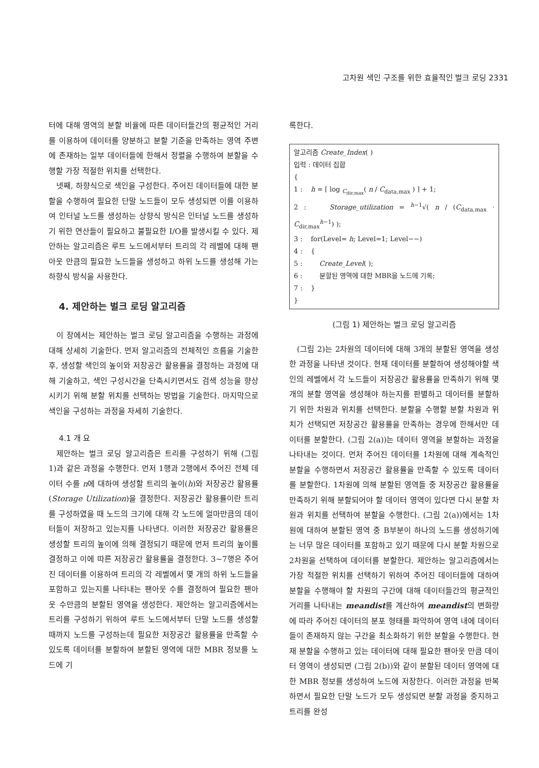고차원 색인 구조를 위한 효율적인 벌크 로딩 2331
터에 대해 영역의 분할 비율에 따른 데이터들간의 평균적인 거리를 이용하여 데이터를 양분하고 분할 기준을 만족하는 영역 주변에 존재하는 일부 데이터들에 한해서 정렬을 수행하여 분할을 수행할 가장 적절한 위치를 선택한다.
넷째, 하향식으로 색인을 구성한다. 주어진 데이터들에 대한 분할을 수행하여 필요한 단말 노드들이 모두 생성되면 이를 이용하여 인터널 노드를 생성하는 상향식 방식은 인터널 노드를 생성하기 위한 연산들이 필요하고 불필요한 I/O를 발생시킬 수 있다. 제안하는 알고리즘은 루트 노드에서부터 트리의 각 레벨에 대해 팬아웃 만큼의 필요한 노드들을 생성하고 하위 노드를 생성해 가는 하향식 방식을 사용한다.
4. 제안하는 벌크 로딩 알고리즘
이 장에서는 제안하는 벌크 로딩 알고리즘을 수행하는 과정에 대해 상세히 기술한다. 먼저 알고리즘의 전체적인 흐름을 기술한 후, 생성할 색인의 높이와 저장공간 활용률을 결정하는 과정에 대해 기술하고, 색인 구성시간을 단축시키면서도 검색 성능을 향상시키기 위해 분할 위치를 선택하는 방법을 기술한다. 마지막으로 색인을 구성하는 과정을 자세히 기술한다.
4.1 개 요
제안하는 벌크 로딩 알고리즘은 트리를 구성하기 위해 (그림 1)과 같은 과정을 수행한다. 먼저 1행과 2행에서 주어진 전체 데이터 수를 n에 대하여 생성할 트리의 높이(h)와 저장공간 활용률(Storage Utilization)을 결정한다. 저장공간 활용률이란 트리를 구성하였을 때 노드의 크기에 대해 각 노드에 얼마만큼의 데이터들이 저장하고 있는지를 나타낸다. 이러한 저장공간 활용률은 생성할 트리의 높이에 의해 결정되기 때문에 먼저 트리의 높이를 결정하고 이에 따른 저장공간 활용률을 결정한다. 3~7행은 주어진 데이터를 이용하여 트리의 각 레벨에서 몇 개의 하위 노드들을 포함하고 있는지를 나타내는 팬아웃 수를 결정하여 필요한 팬아웃 수만큼의 분할된 영역을 생성한다. 제안하는 알고리즘에서는 트리를 구성하기 위하여 루트 노드에서부터 단말 노드를 생성할 때까지 노드를 구성하는데 필요한 저장공간 활용률을 만족할 수 있도록 데이터를 분할하여 분할된 영역에 대한 MBR 정보를 노드에 기
록한다.
알고리즘 Create_Index( )
입력 : 데이터 집합
{
1 : h = ⌈ log <sub>C<sub>dir,max</sub></sub>( n / C<sub>data,max</sub> ) ⌉ + 1;
2 : Storage_utilization = <sup>h−1</sup>√( n / (C<sub>data,max</sub> · C<sub>dir,max</sub><sup>h−1</sup>) );
3 : for(Level= h; Level=1; Level−−)
4 : {
5 : Create_Level( );
6 : 분할된 영역에 대한 MBR을 노드에 기록;
7 : }
}
(그림 1) 제안하는 벌크 로딩 알고리즘
(그림 2)는 2차원의 데이터에 대해 3개의 분할된 영역을 생성한 과정을 나타낸 것이다. 현재 데이터를 분할하여 생성해야할 색인의 레벨에서 각 노드들이 저장공간 활용률을 만족하기 위해 몇 개의 분할 영역을 생성해야 하는지를 판별하고 데이터를 분할하기 위한 차원과 위치를 선택한다. 분할을 수행할 분할 차원과 위치가 선택되면 저장공간 활용률을 만족하는 경우에 한해서만 데이터를 분할한다. (그림 2(a))는 데이터 영역을 분할하는 과정을 나타내는 것이다. 먼저 주어진 데이터를 1차원에 대해 계속적인 분할을 수행하면서 저장공간 활용률을 만족할 수 있도록 데이터를 분할한다. 1차원에 의해 분할된 영역들 중 저장공간 활용률을 만족하기 위해 분할되어야 할 데이터 영역이 있다면 다시 분할 차원과 위치를 선택하여 분할을 수행한다. (그림 2(a))에서는 1차원에 대하여 분할된 영역 중 B부분이 하나의 노드를 생성하기에는 너무 많은 데이터를 포함하고 있기 때문에 다시 분할 차원으로 2차원을 선택하여 데이터를 분할한다. 제안하는 알고리즘에서는 가장 적절한 위치를 선택하기 위하여 주어진 데이터들에 대하여 분할을 수행해야 할 차원의 구간에 대해 데이터들간의 평균적인 거리를 나타내는 meandist를 계산하여 meandist의 변화량에 따라 주어진 데이터의 분포 형태를 파악하여 영역 내에 데이터들이 존재하지 않는 구간을 최소화하기 위한 분할을 수행한다. 현재 분할을 수행하고 있는 데이터에 대해 필요한 팬아웃 만큼 데이터 영역이 생성되면 (그림 2(b))와 같이 분할된 데이터 영역에 대한 MBR 정보를 생성하여 노드에 저장한다. 이러한 과정을 반복하면서 필요한 단말 노드가 모두 생성되면 분할 과정을 중지하고 트리를 완성